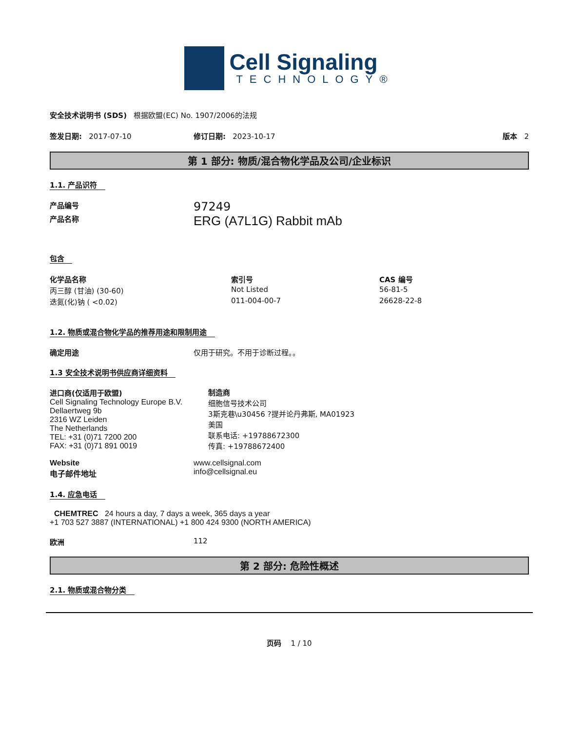Cell Signaling
TECHNOLOGY®
安全技术说明书 (SDS) 根据欧盟(EC) No. 1907/2006的法规
签发日期: 2017-07-10 修订日期: 2023-10-17 版本 2
第 1 部分: 物质/混合物化学品及公司/企业标识
1.1. 产品识符
产品编号
97249
产品名称
ERG (A7L1G) Rabbit mAb
包含
| 化学品名称 | 索引号 | CAS 编号 |
| --- | --- | --- |
| 丙三醇 (甘油) (30-60) | Not Listed | 56-81-5 |
| 迭氮(化)钠 ( <0.02) | 011-004-00-7 | 26628-22-8 |
1.2. 物质或混合物化学品的推荐用途和限制用途
确定用途 仅用于研究。不用于诊断过程。。
1.3 安全技术说明书供应商详细资料
进口商(仅适用于欧盟)
Cell Signaling Technology Europe B.V.
Dellaertweg 9b
2316 WZ Leiden
The Netherlands
TEL: +31 (0)71 7200 200
FAX: +31 (0)71 891 0019
制造商
细胞信号技术公司
3斯克巷\u30456 ?提并论丹弗斯, MA01923
美国
联系电话: +19788672300
传真: +19788672400
Website
电子邮件地址
www.cellsignal.com
info@cellsignal.eu
1.4. 应急电话
CHEMTREC 24 hours a day, 7 days a week, 365 days a year
+1 703 527 3887 (INTERNATIONAL) +1 800 424 9300 (NORTH AMERICA)
欧洲 112
第 2 部分: 危险性概述
2.1. 物质或混合物分类
页码 1 / 10